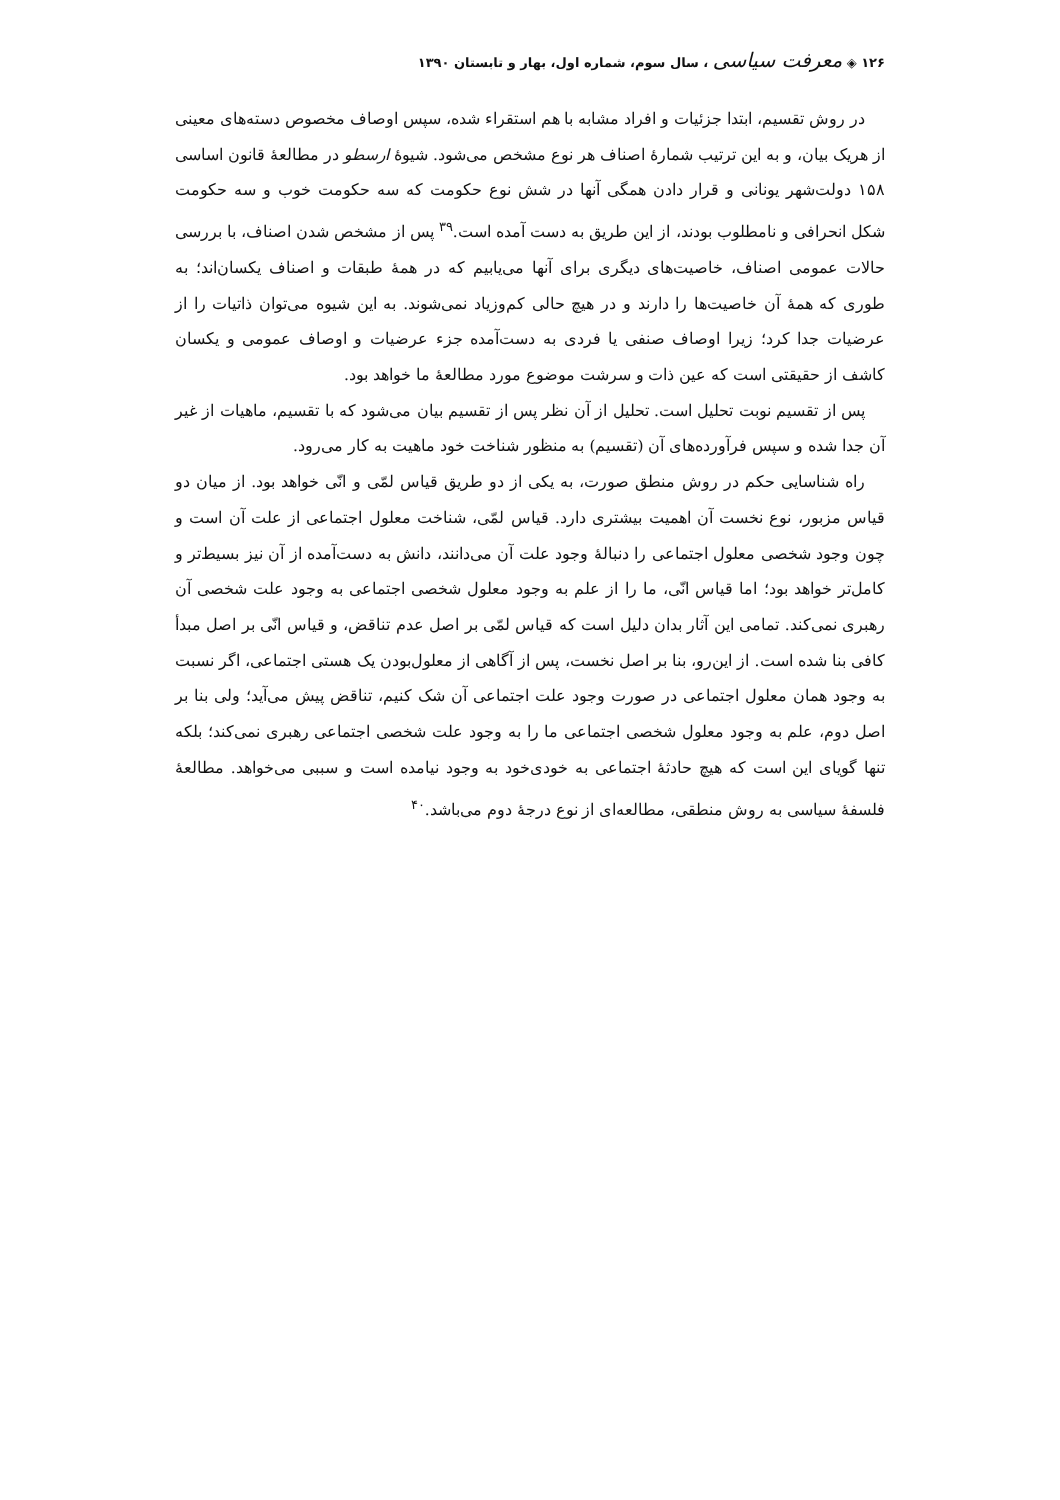۱۲۶ ◈ معرفت سیاسی ، سال سوم، شماره اول، بهار و تابستان ۱۳۹۰
در روش تقسیم، ابتدا جزئیات و افراد مشابه با هم استقراء شده، سپس اوصاف مخصوص دسته‌های معینی از هریک بیان، و به این ترتیب شمارهٔ اصناف هر نوع مشخص می‌شود. شیوهٔ ارسطو در مطالعهٔ قانون اساسی ۱۵۸ دولت‌شهر یونانی و قرار دادن همگی آنها در شش نوع حکومت که سه حکومت خوب و سه حکومت شکل انحرافی و نامطلوب بودند، از این طریق به دست آمده است.<sup>۳۹</sup> پس از مشخص شدن اصناف، با بررسی حالات عمومی اصناف، خاصیت‌های دیگری برای آنها می‌یابیم که در همهٔ طبقات و اصناف یکسان‌اند؛ به طوری که همهٔ آن خاصیت‌ها را دارند و در هیچ حالی کم‌وزیاد نمی‌شوند. به این شیوه می‌توان ذاتیات را از عرضیات جدا کرد؛ زیرا اوصاف صنفی یا فردی به دست‌آمده جزء عرضیات و اوصاف عمومی و یکسان کاشف از حقیقتی است که عین ذات و سرشت موضوع مورد مطالعهٔ ما خواهد بود.
پس از تقسیم نوبت تحلیل است. تحلیل از آن نظر پس از تقسیم بیان می‌شود که با تقسیم، ماهیات از غیر آن جدا شده و سپس فرآورده‌های آن (تقسیم) به منظور شناخت خود ماهیت به کار می‌رود.
راه شناسایی حکم در روش منطق صورت، به یکی از دو طریق قیاس لمّی و انّی خواهد بود. از میان دو قیاس مزبور، نوع نخست آن اهمیت بیشتری دارد. قیاس لمّی، شناخت معلول اجتماعی از علت آن است و چون وجود شخصی معلول اجتماعی را دنبالهٔ وجود علت آن می‌دانند، دانش به دست‌آمده از آن نیز بسیط‌تر و کامل‌تر خواهد بود؛ اما قیاس انّی، ما را از علم به وجود معلول شخصی اجتماعی به وجود علت شخصی آن رهبری نمی‌کند. تمامی این آثار بدان دلیل است که قیاس لمّی بر اصل عدم تناقض، و قیاس انّی بر اصل مبدأ کافی بنا شده است. از این‌رو، بنا بر اصل نخست، پس از آگاهی از معلول‌بودن یک هستی اجتماعی، اگر نسبت به وجود همان معلول اجتماعی در صورت وجود علت اجتماعی آن شک کنیم، تناقض پیش می‌آید؛ ولی بنا بر اصل دوم، علم به وجود معلول شخصی اجتماعی ما را به وجود علت شخصی اجتماعی رهبری نمی‌کند؛ بلکه تنها گویای این است که هیچ حادثهٔ اجتماعی به خودی‌خود به وجود نیامده است و سببی می‌خواهد. مطالعهٔ فلسفهٔ سیاسی به روش منطقی، مطالعه‌ای از نوع درجهٔ دوم می‌باشد.<sup>۴۰</sup>